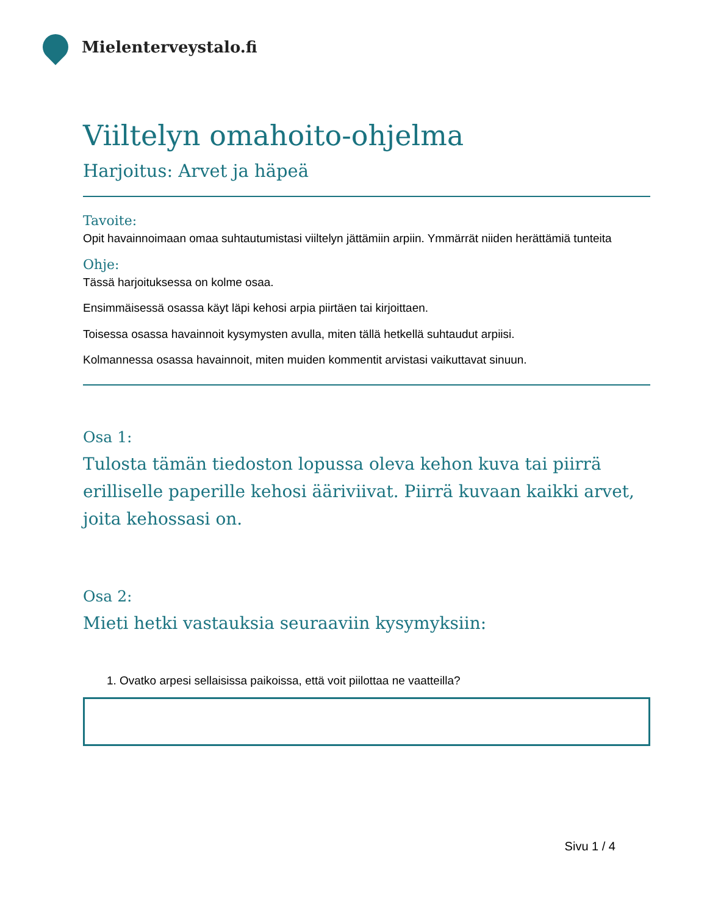Mielenterveystalo.fi
Viiltelyn omahoito-ohjelma
Harjoitus: Arvet ja häpeä
Tavoite:
Opit havainnoimaan omaa suhtautumistasi viiltelyn jättämiin arpiin. Ymmärrät niiden herättämiä tunteita
Ohje:
Tässä harjoituksessa on kolme osaa.
Ensimmäisessä osassa käyt läpi kehosi arpia piirtäen tai kirjoittaen.
Toisessa osassa havainnoit kysymysten avulla, miten tällä hetkellä suhtaudut arpiisi.
Kolmannessa osassa havainnoit, miten muiden kommentit arvistasi vaikuttavat sinuun.
Osa 1:
Tulosta tämän tiedoston lopussa oleva kehon kuva tai piirrä erilliselle paperille kehosi ääriviivat. Piirrä kuvaan kaikki arvet, joita kehossasi on.
Osa 2:
Mieti hetki vastauksia seuraaviin kysymyksiin:
1. Ovatko arpesi sellaisissa paikoissa, että voit piilottaa ne vaatteilla?
Sivu 1 / 4